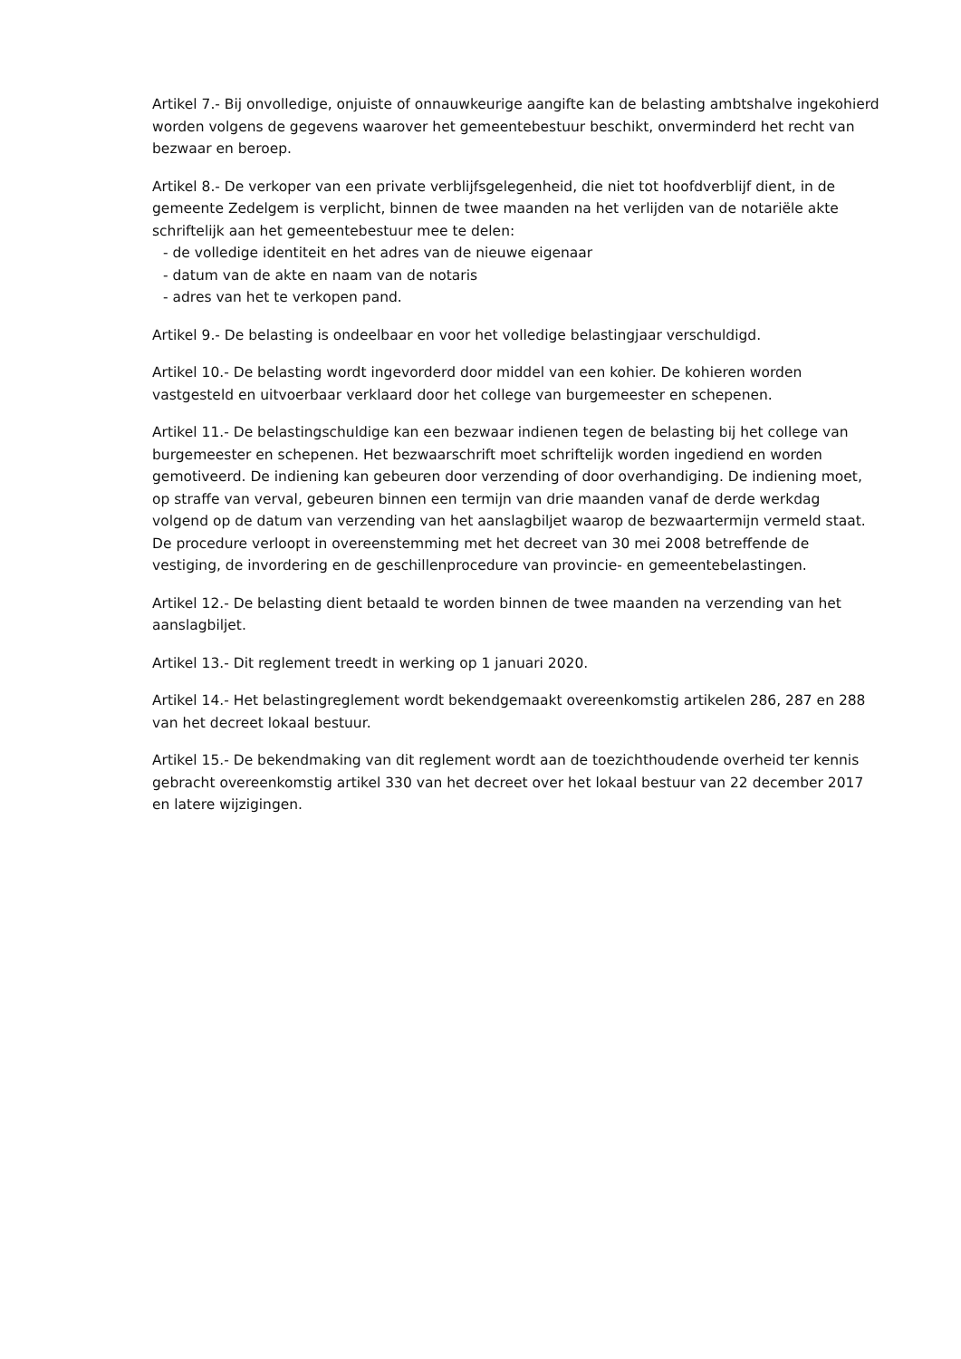Artikel 7.- Bij onvolledige, onjuiste of onnauwkeurige aangifte kan de belasting ambtshalve ingekohierd worden volgens de gegevens waarover het gemeentebestuur beschikt, onverminderd het recht van bezwaar en beroep.
Artikel 8.- De verkoper van een private verblijfsgelegenheid, die niet tot hoofdverblijf dient, in de gemeente Zedelgem is verplicht, binnen de twee maanden na het verlijden van de notariële akte schriftelijk aan het gemeentebestuur mee te delen:
- de volledige identiteit en het adres van de nieuwe eigenaar
- datum van de akte en naam van de notaris
- adres van het te verkopen pand.
Artikel 9.- De belasting is ondeelbaar en voor het volledige belastingjaar verschuldigd.
Artikel 10.- De belasting wordt ingevorderd door middel van een kohier. De kohieren worden vastgesteld en uitvoerbaar verklaard door het college van burgemeester en schepenen.
Artikel 11.- De belastingschuldige kan een bezwaar indienen tegen de belasting bij het college van burgemeester en schepenen. Het bezwaarschrift moet schriftelijk worden ingediend en worden gemotiveerd. De indiening kan gebeuren door verzending of door overhandiging. De indiening moet, op straffe van verval, gebeuren binnen een termijn van drie maanden vanaf de derde werkdag volgend op de datum van verzending van het aanslagbiljet waarop de bezwaartermijn vermeld staat.
De procedure verloopt in overeenstemming met het decreet van 30 mei 2008 betreffende de vestiging, de invordering en de geschillenprocedure van provincie- en gemeentebelastingen.
Artikel 12.- De belasting dient betaald te worden binnen de twee maanden na verzending van het aanslagbiljet.
Artikel 13.- Dit reglement treedt in werking op 1 januari 2020.
Artikel 14.- Het belastingreglement wordt bekendgemaakt overeenkomstig artikelen 286, 287 en 288 van het decreet lokaal bestuur.
Artikel 15.- De bekendmaking van dit reglement wordt aan de toezichthoudende overheid ter kennis gebracht overeenkomstig artikel 330 van het decreet over het lokaal bestuur van 22 december 2017 en latere wijzigingen.